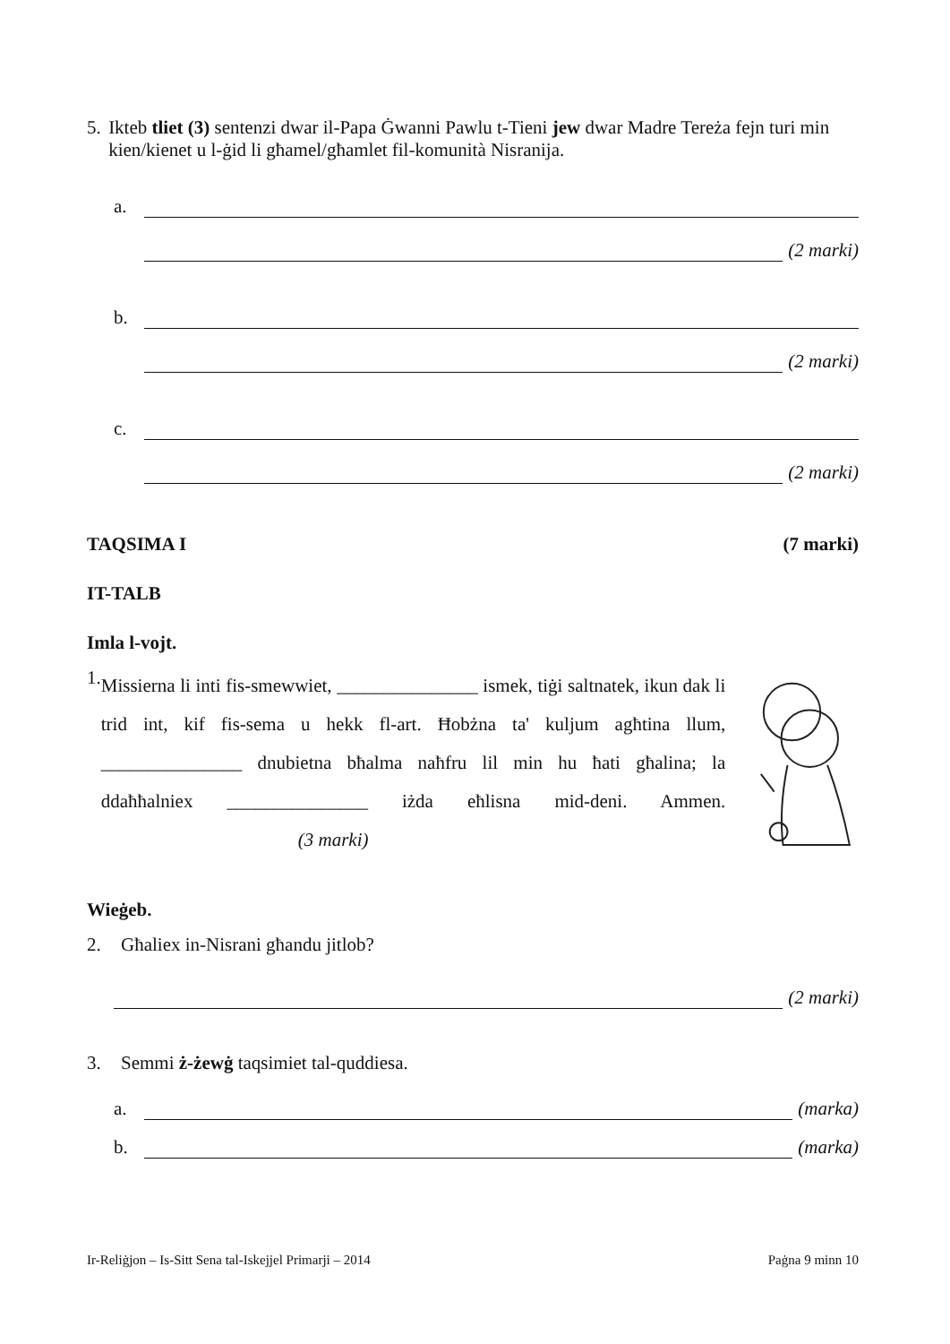5. Ikteb tliet (3) sentenzi dwar il-Papa Ġwanni Pawlu t-Tieni jew dwar Madre Tereża fejn turi min kien/kienet u l-ġid li għamel/għamlet fil-komunità Nisranija.
a.
(2 marki)
b.
(2 marki)
c.
(2 marki)
TAQSIMA I (7 marki)
IT-TALB
Imla l-vojt.
1.
Missierna li inti fis-smewwiet, _______________ ismek, tiġi saltnatek, ikun dak li trid int, kif fis-sema u hekk fl-art. Ħobżna ta' kuljum agħtina llum, _______________ dnubietna bħalma naħfru lil min hu ħati għalina; la ddaħħalniex _______________ iżda eħlisna mid-deni. Ammen. (3 marki)
Wieġeb.
2. Għaliex in-Nisrani għandu jitlob?
(2 marki)
3. Semmi ż-żewġ taqsimiet tal-quddiesa.
a. (marka)
b. (marka)
Ir-Reliġjon – Is-Sitt Sena tal-Iskejjel Primarji – 2014 Paġna 9 minn 10